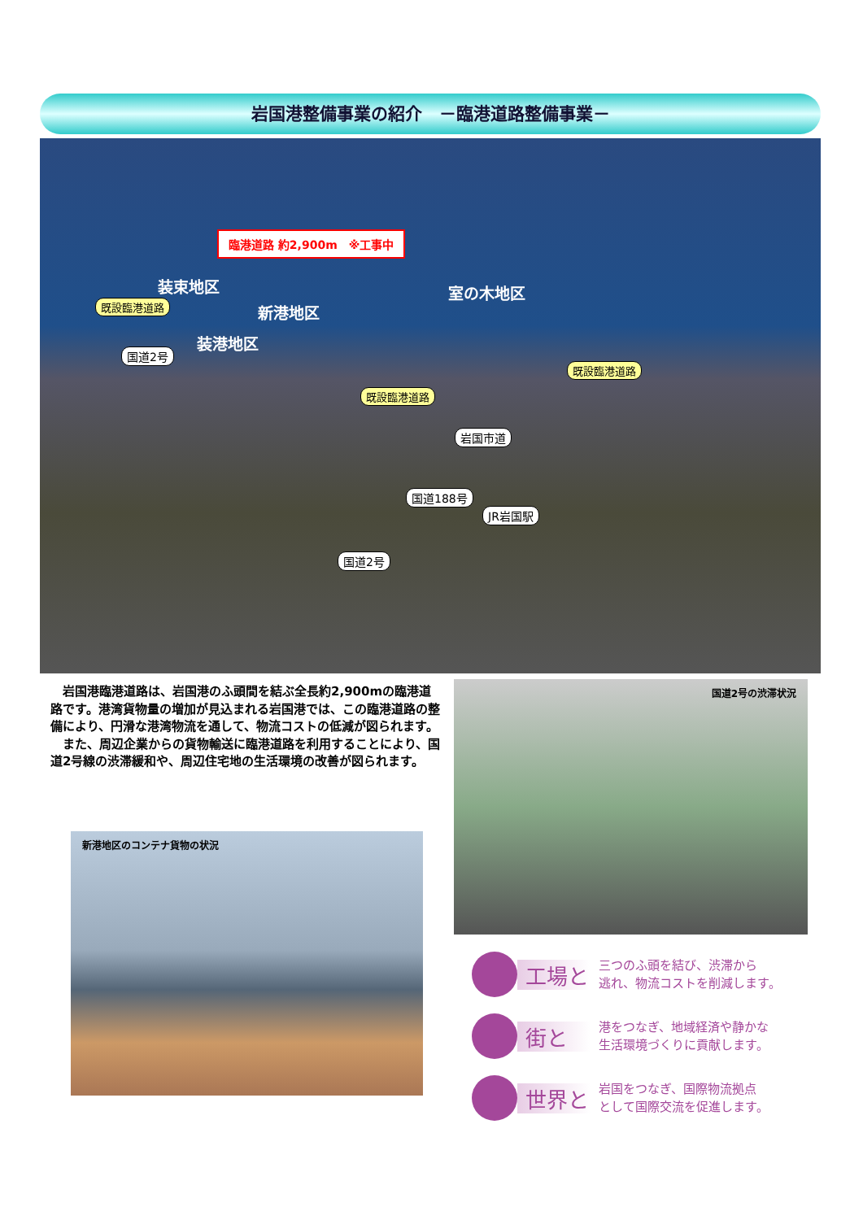岩国港整備事業の紹介　－臨港道路整備事業－
臨港道路 約2,900m　※工事中
装束地区
新港地区
装港地区
室の木地区
既設臨港道路
既設臨港道路
既設臨港道路
国道2号
岩国市道
国道188号
JR岩国駅
国道2号
　岩国港臨港道路は、岩国港のふ頭間を結ぶ全長約2,900mの臨港道路です。港湾貨物量の増加が見込まれる岩国港では、この臨港道路の整備により、円滑な港湾物流を通して、物流コストの低減が図られます。
　また、周辺企業からの貨物輸送に臨港道路を利用することにより、国道2号線の渋滞緩和や、周辺住宅地の生活環境の改善が図られます。
新港地区のコンテナ貨物の状況
国道2号の渋滞状況
工場と
三つのふ頭を結び、渋滞から
逃れ、物流コストを削減します。
街と
港をつなぎ、地域経済や静かな
生活環境づくりに貢献します。
世界と
岩国をつなぎ、国際物流拠点
として国際交流を促進します。